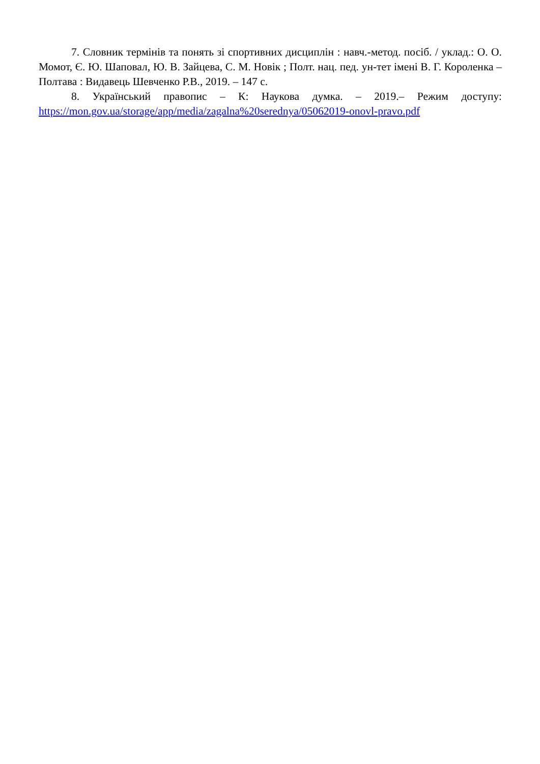7. Словник термінів та понять зі спортивних дисциплін : навч.-метод. посіб. / уклад.: О. О. Момот, Є. Ю. Шаповал, Ю. В. Зайцева, С. М. Новік ; Полт. нац. пед. ун-тет імені В. Г. Короленка – Полтава : Видавець Шевченко Р.В., 2019. – 147 с.
8. Український правопис – К: Наукова думка. – 2019.– Режим доступу: https://mon.gov.ua/storage/app/media/zagalna%20serednya/05062019-onovl-pravo.pdf